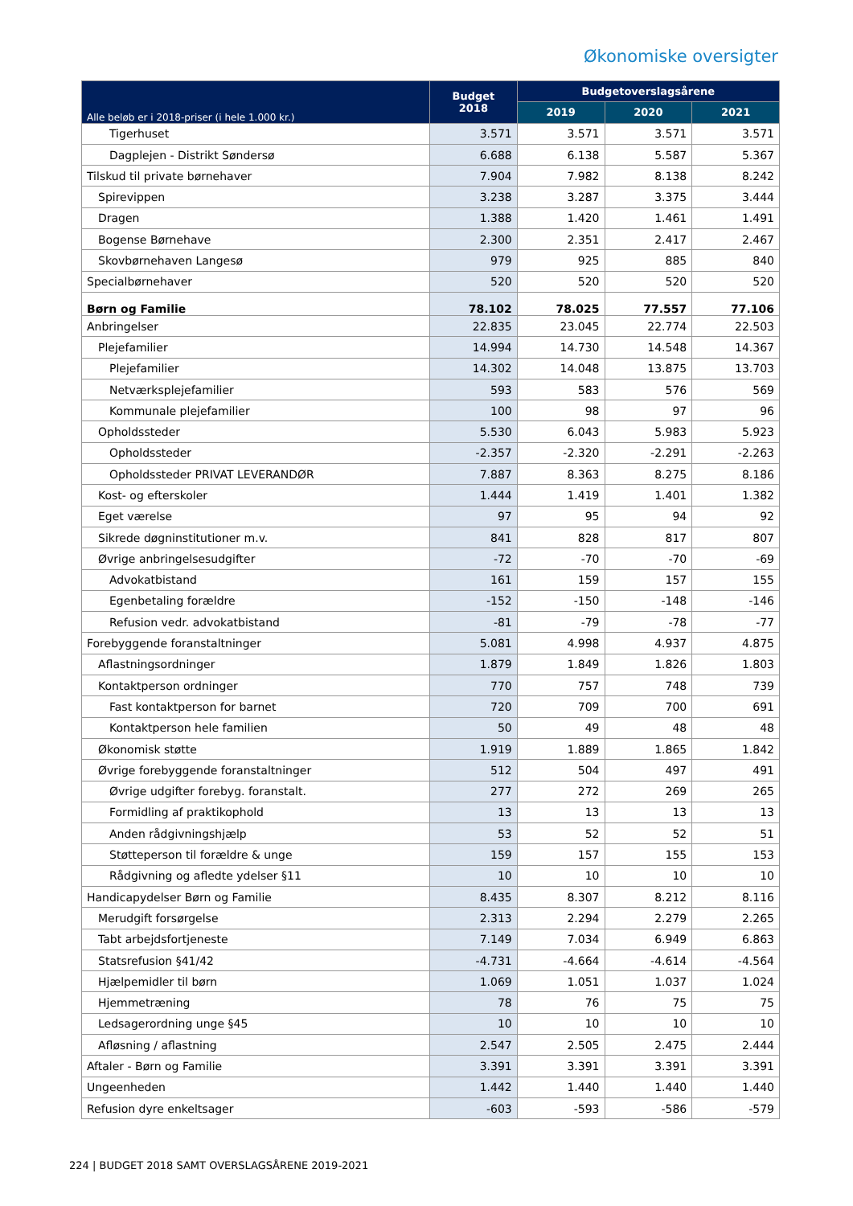Økonomiske oversigter
| Alle beløb er i 2018-priser (i hele 1.000 kr.) | Budget 2018 | Budgetoverslagsårene | | |
| --- | --- | --- | --- | --- |
| | | 2019 | 2020 | 2021 |
| Tigerhuset | 3.571 | 3.571 | 3.571 | 3.571 |
| Dagplejen - Distrikt Søndersø | 6.688 | 6.138 | 5.587 | 5.367 |
| Tilskud til private børnehaver | 7.904 | 7.982 | 8.138 | 8.242 |
| Spirevippen | 3.238 | 3.287 | 3.375 | 3.444 |
| Dragen | 1.388 | 1.420 | 1.461 | 1.491 |
| Bogense Børnehave | 2.300 | 2.351 | 2.417 | 2.467 |
| Skovbørnehaven Langesø | 979 | 925 | 885 | 840 |
| Specialbørnehaver | 520 | 520 | 520 | 520 |
| Børn og Familie | 78.102 | 78.025 | 77.557 | 77.106 |
| Anbringelser | 22.835 | 23.045 | 22.774 | 22.503 |
| Plejefamilier | 14.994 | 14.730 | 14.548 | 14.367 |
| Plejefamilier | 14.302 | 14.048 | 13.875 | 13.703 |
| Netværksplejefamilier | 593 | 583 | 576 | 569 |
| Kommunale plejefamilier | 100 | 98 | 97 | 96 |
| Opholdssteder | 5.530 | 6.043 | 5.983 | 5.923 |
| Opholdssteder | -2.357 | -2.320 | -2.291 | -2.263 |
| Opholdssteder PRIVAT LEVERANDØR | 7.887 | 8.363 | 8.275 | 8.186 |
| Kost- og efterskoler | 1.444 | 1.419 | 1.401 | 1.382 |
| Eget værelse | 97 | 95 | 94 | 92 |
| Sikrede døgninstitutioner m.v. | 841 | 828 | 817 | 807 |
| Øvrige anbringelsesudgifter | -72 | -70 | -70 | -69 |
| Advokatbistand | 161 | 159 | 157 | 155 |
| Egenbetaling forældre | -152 | -150 | -148 | -146 |
| Refusion vedr. advokatbistand | -81 | -79 | -78 | -77 |
| Forebyggende foranstaltninger | 5.081 | 4.998 | 4.937 | 4.875 |
| Aflastningsordninger | 1.879 | 1.849 | 1.826 | 1.803 |
| Kontaktperson ordninger | 770 | 757 | 748 | 739 |
| Fast kontaktperson for barnet | 720 | 709 | 700 | 691 |
| Kontaktperson hele familien | 50 | 49 | 48 | 48 |
| Økonomisk støtte | 1.919 | 1.889 | 1.865 | 1.842 |
| Øvrige forebyggende foranstaltninger | 512 | 504 | 497 | 491 |
| Øvrige udgifter forebyg. foranstalt. | 277 | 272 | 269 | 265 |
| Formidling af praktikophold | 13 | 13 | 13 | 13 |
| Anden rådgivningshjælp | 53 | 52 | 52 | 51 |
| Støtteperson til forældre & unge | 159 | 157 | 155 | 153 |
| Rådgivning og afledte ydelser §11 | 10 | 10 | 10 | 10 |
| Handicapydelser Børn og Familie | 8.435 | 8.307 | 8.212 | 8.116 |
| Merudgift forsørgelse | 2.313 | 2.294 | 2.279 | 2.265 |
| Tabt arbejdsfortjeneste | 7.149 | 7.034 | 6.949 | 6.863 |
| Statsrefusion §41/42 | -4.731 | -4.664 | -4.614 | -4.564 |
| Hjælpemidler til børn | 1.069 | 1.051 | 1.037 | 1.024 |
| Hjemmetræning | 78 | 76 | 75 | 75 |
| Ledsagerordning unge §45 | 10 | 10 | 10 | 10 |
| Afløsning / aflastning | 2.547 | 2.505 | 2.475 | 2.444 |
| Aftaler - Børn og Familie | 3.391 | 3.391 | 3.391 | 3.391 |
| Ungeenheden | 1.442 | 1.440 | 1.440 | 1.440 |
| Refusion dyre enkeltsager | -603 | -593 | -586 | -579 |
224 | BUDGET 2018 SAMT OVERSLAGSÅRENE 2019-2021